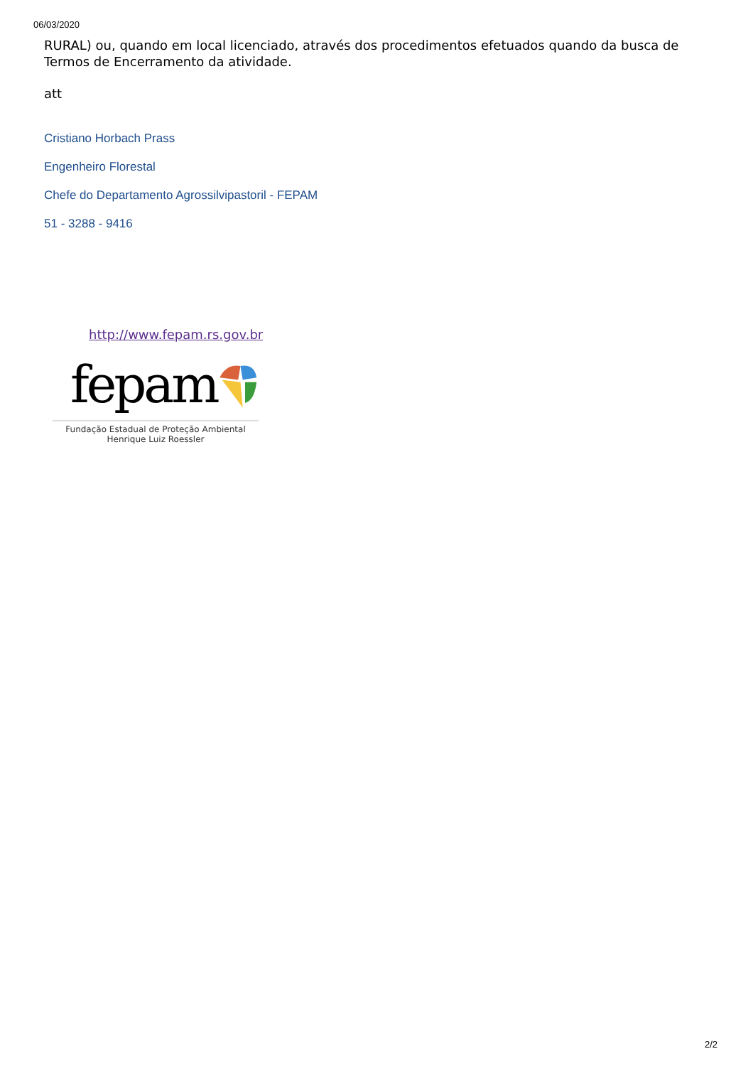06/03/2020
RURAL) ou, quando em local licenciado, através dos procedimentos efetuados quando da busca de Termos de Encerramento da atividade.
att
Cristiano Horbach Prass
Engenheiro Florestal
Chefe do Departamento Agrossilvipastoril - FEPAM
51 - 3288 - 9416
http://www.fepam.rs.gov.br
fepam
Fundação Estadual de Proteção Ambiental
Henrique Luiz Roessler
2/2